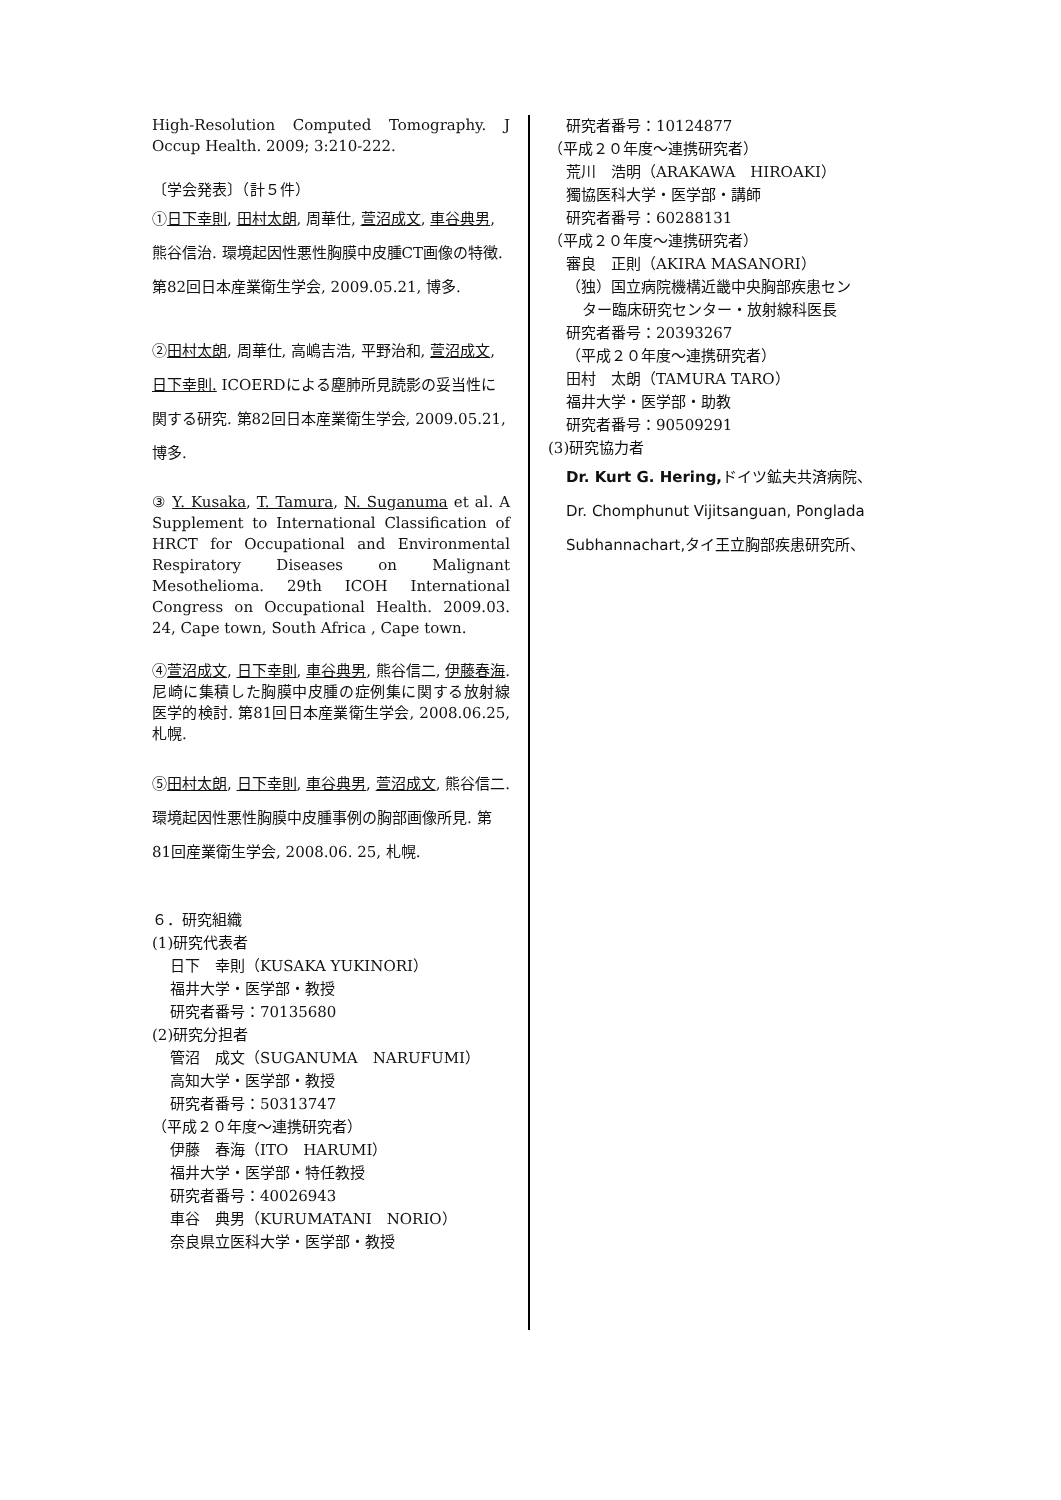High-Resolution Computed Tomography. J Occup Health. 2009; 3:210-222.
〔学会発表〕（計５件）
①日下幸則, 田村太朗, 周華仕, 萱沼成文, 車谷典男, 熊谷信治. 環境起因性悪性胸膜中皮腫CT画像の特徴. 第82回日本産業衛生学会, 2009.05.21, 博多.
②田村太朗, 周華仕, 高嶋吉浩, 平野治和, 萱沼成文, 日下幸則. ICOERDによる塵肺所見読影の妥当性に関する研究. 第82回日本産業衛生学会, 2009.05.21, 博多.
③ Y. Kusaka, T. Tamura, N. Suganuma et al. A Supplement to International Classification of HRCT for Occupational and Environmental Respiratory Diseases on Malignant Mesothelioma. 29th ICOH International Congress on Occupational Health. 2009.03. 24, Cape town, South Africa , Cape town.
④萱沼成文, 日下幸則, 車谷典男, 熊谷信二, 伊藤春海. 尼崎に集積した胸膜中皮腫の症例集に関する放射線医学的検討. 第81回日本産業衛生学会, 2008.06.25, 札幌.
⑤田村太朗, 日下幸則, 車谷典男, 萱沼成文, 熊谷信二. 環境起因性悪性胸膜中皮腫事例の胸部画像所見. 第81回産業衛生学会, 2008.06. 25, 札幌.
６．研究組織
(1)研究代表者
日下　幸則（KUSAKA YUKINORI）
福井大学・医学部・教授
研究者番号：70135680
(2)研究分担者
管沼　成文（SUGANUMA　NARUFUMI）
高知大学・医学部・教授
研究者番号：50313747
（平成２０年度～連携研究者）
伊藤　春海（ITO　HARUMI）
福井大学・医学部・特任教授
研究者番号：40026943
車谷　典男（KURUMATANI　NORIO）
奈良県立医科大学・医学部・教授
研究者番号：10124877
（平成２０年度～連携研究者）
荒川　浩明（ARAKAWA　HIROAKI）
獨協医科大学・医学部・講師
研究者番号：60288131
（平成２０年度～連携研究者）
審良　正則（AKIRA MASANORI）
（独）国立病院機構近畿中央胸部疾患セン
ター臨床研究センター・放射線科医長
研究者番号：20393267
（平成２０年度～連携研究者）
田村　太朗（TAMURA TARO）
福井大学・医学部・助教
研究者番号：90509291
(3)研究協力者
Dr. Kurt G. Hering, ドイツ鉱夫共済病院、
Dr. Chomphunut Vijitsanguan, Ponglada Subhannachart,タイ王立胸部疾患研究所、